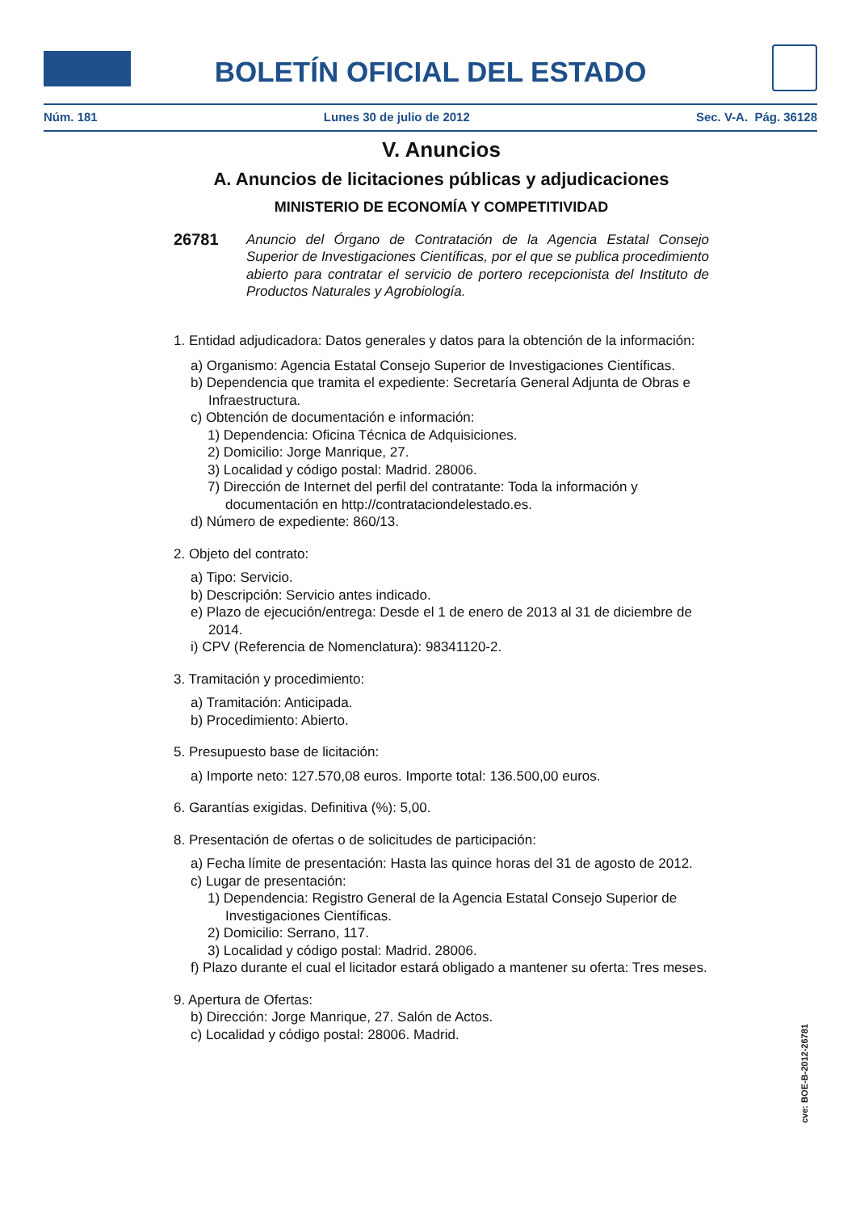BOLETÍN OFICIAL DEL ESTADO
Núm. 181 Lunes 30 de julio de 2012 Sec. V-A. Pág. 36128
V. Anuncios
A. Anuncios de licitaciones públicas y adjudicaciones
MINISTERIO DE ECONOMÍA Y COMPETITIVIDAD
26781 Anuncio del Órgano de Contratación de la Agencia Estatal Consejo Superior de Investigaciones Científicas, por el que se publica procedimiento abierto para contratar el servicio de portero recepcionista del Instituto de Productos Naturales y Agrobiología.
1. Entidad adjudicadora: Datos generales y datos para la obtención de la información:
a) Organismo: Agencia Estatal Consejo Superior de Investigaciones Científicas.
b) Dependencia que tramita el expediente: Secretaría General Adjunta de Obras e Infraestructura.
c) Obtención de documentación e información:
1) Dependencia: Oficina Técnica de Adquisiciones.
2) Domicilio: Jorge Manrique, 27.
3) Localidad y código postal: Madrid. 28006.
7) Dirección de Internet del perfil del contratante: Toda la información y documentación en http://contrataciondelestado.es.
d) Número de expediente: 860/13.
2. Objeto del contrato:
a) Tipo: Servicio.
b) Descripción: Servicio antes indicado.
e) Plazo de ejecución/entrega: Desde el 1 de enero de 2013 al 31 de diciembre de 2014.
i) CPV (Referencia de Nomenclatura): 98341120-2.
3. Tramitación y procedimiento:
a) Tramitación: Anticipada.
b) Procedimiento: Abierto.
5. Presupuesto base de licitación:
a) Importe neto: 127.570,08 euros. Importe total: 136.500,00 euros.
6. Garantías exigidas. Definitiva (%): 5,00.
8. Presentación de ofertas o de solicitudes de participación:
a) Fecha límite de presentación: Hasta las quince horas del 31 de agosto de 2012.
c) Lugar de presentación:
1) Dependencia: Registro General de la Agencia Estatal Consejo Superior de Investigaciones Científicas.
2) Domicilio: Serrano, 117.
3) Localidad y código postal: Madrid. 28006.
f) Plazo durante el cual el licitador estará obligado a mantener su oferta: Tres meses.
9. Apertura de Ofertas:
b) Dirección: Jorge Manrique, 27. Salón de Actos.
c) Localidad y código postal: 28006. Madrid.
cve: BOE-B-2012-26781